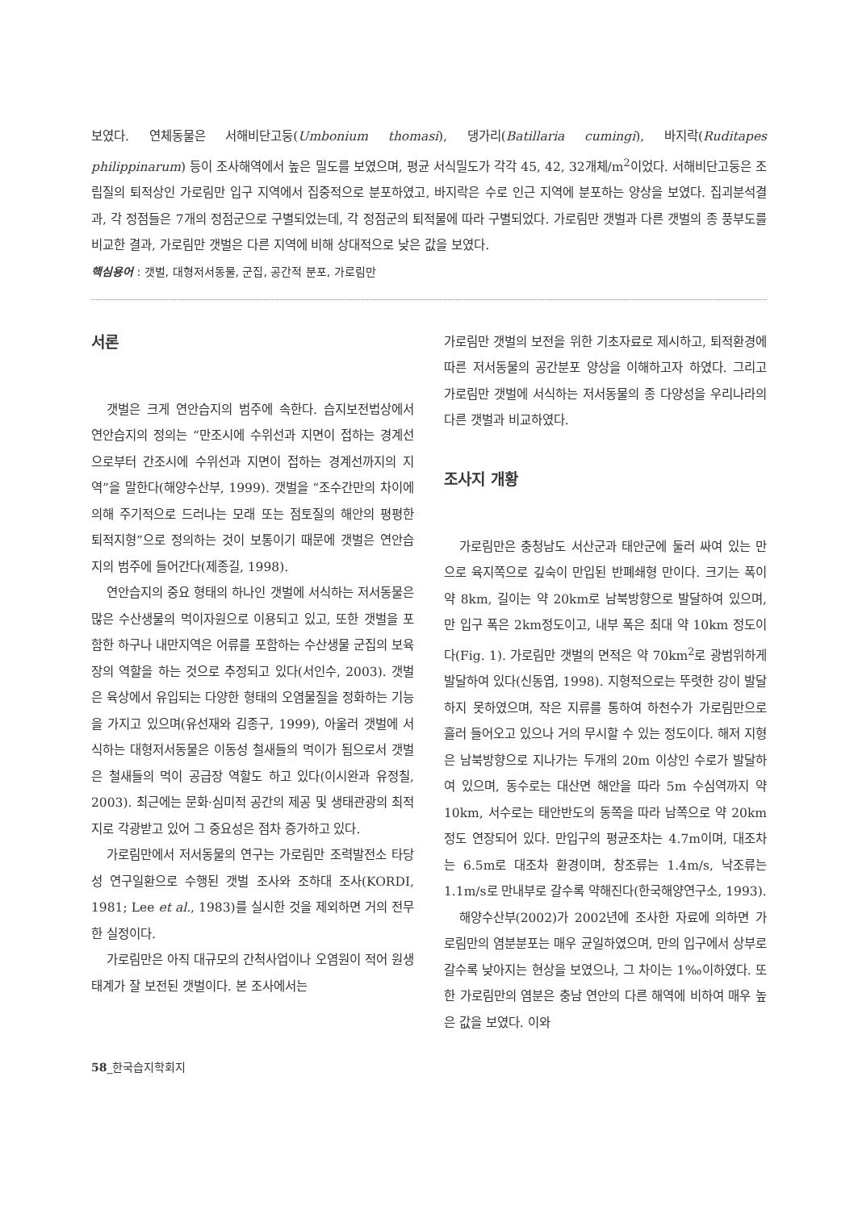보였다. 연체동물은 서해비단고둥(Umbonium thomasi), 댕가리(Batillaria cumingi), 바지락(Ruditapes philippinarum) 등이 조사해역에서 높은 밀도를 보였으며, 평균 서식밀도가 각각 45, 42, 32개체/m<sup>2</sup>이었다. 서해비단고둥은 조립질의 퇴적상인 가로림만 입구 지역에서 집중적으로 분포하였고, 바지락은 수로 인근 지역에 분포하는 양상을 보였다. 집괴분석결과, 각 정점들은 7개의 정점군으로 구별되었는데, 각 정점군의 퇴적물에 따라 구별되었다. 가로림만 갯벌과 다른 갯벌의 종 풍부도를 비교한 결과, 가로림만 갯벌은 다른 지역에 비해 상대적으로 낮은 값을 보였다.
핵심용어 : 갯벌, 대형저서동물, 군집, 공간적 분포, 가로림만
서론
갯벌은 크게 연안습지의 범주에 속한다. 습지보전법상에서 연안습지의 정의는 “만조시에 수위선과 지면이 접하는 경계선으로부터 간조시에 수위선과 지면이 접하는 경계선까지의 지역”을 말한다(해양수산부, 1999). 갯벌을 “조수간만의 차이에 의해 주기적으로 드러나는 모래 또는 점토질의 해안의 평평한 퇴적지형”으로 정의하는 것이 보통이기 때문에 갯벌은 연안습지의 범주에 들어간다(제종길, 1998).
연안습지의 중요 형태의 하나인 갯벌에 서식하는 저서동물은 많은 수산생물의 먹이자원으로 이용되고 있고, 또한 갯벌을 포함한 하구나 내만지역은 어류를 포함하는 수산생물 군집의 보육장의 역할을 하는 것으로 추정되고 있다(서인수, 2003). 갯벌은 육상에서 유입되는 다양한 형태의 오염물질을 정화하는 기능을 가지고 있으며(유선재와 김종구, 1999), 아울러 갯벌에 서식하는 대형저서동물은 이동성 철새들의 먹이가 됨으로서 갯벌은 철새들의 먹이 공급장 역할도 하고 있다(이시완과 유정칠, 2003). 최근에는 문화·심미적 공간의 제공 및 생태관광의 최적지로 각광받고 있어 그 중요성은 점차 증가하고 있다.
가로림만에서 저서동물의 연구는 가로림만 조력발전소 타당성 연구일환으로 수행된 갯벌 조사와 조하대 조사(KORDI, 1981; Lee et al., 1983)를 실시한 것을 제외하면 거의 전무한 실정이다.
가로림만은 아직 대규모의 간척사업이나 오염원이 적어 원생태계가 잘 보전된 갯벌이다. 본 조사에서는
가로림만 갯벌의 보전을 위한 기초자료로 제시하고, 퇴적환경에 따른 저서동물의 공간분포 양상을 이해하고자 하였다. 그리고 가로림만 갯벌에 서식하는 저서동물의 종 다양성을 우리나라의 다른 갯벌과 비교하였다.
조사지 개황
가로림만은 충청남도 서산군과 태안군에 둘러 싸여 있는 만으로 육지쪽으로 깊숙이 만입된 반폐쇄형 만이다. 크기는 폭이 약 8km, 길이는 약 20km로 남북방향으로 발달하여 있으며, 만 입구 폭은 2km정도이고, 내부 폭은 최대 약 10km 정도이다(Fig. 1). 가로림만 갯벌의 면적은 약 70km<sup>2</sup>로 광범위하게 발달하여 있다(신동엽, 1998). 지형적으로는 뚜렷한 강이 발달하지 못하였으며, 작은 지류를 통하여 하천수가 가로림만으로 흘러 들어오고 있으나 거의 무시할 수 있는 정도이다. 해저 지형은 남북방향으로 지나가는 두개의 20m 이상인 수로가 발달하여 있으며, 동수로는 대산면 해안을 따라 5m 수심역까지 약 10km, 서수로는 태안반도의 동쪽을 따라 남쪽으로 약 20km 정도 연장되어 있다. 만입구의 평균조차는 4.7m이며, 대조차는 6.5m로 대조차 환경이며, 창조류는 1.4m/s, 낙조류는 1.1m/s로 만내부로 갈수록 약해진다(한국해양연구소, 1993).
해양수산부(2002)가 2002년에 조사한 자료에 의하면 가로림만의 염분분포는 매우 균일하였으며, 만의 입구에서 상부로 갈수록 낮아지는 현상을 보였으나, 그 차이는 1‰이하였다. 또한 가로림만의 염분은 충남 연안의 다른 해역에 비하여 매우 높은 값을 보였다. 이와
58_한국습지학회지